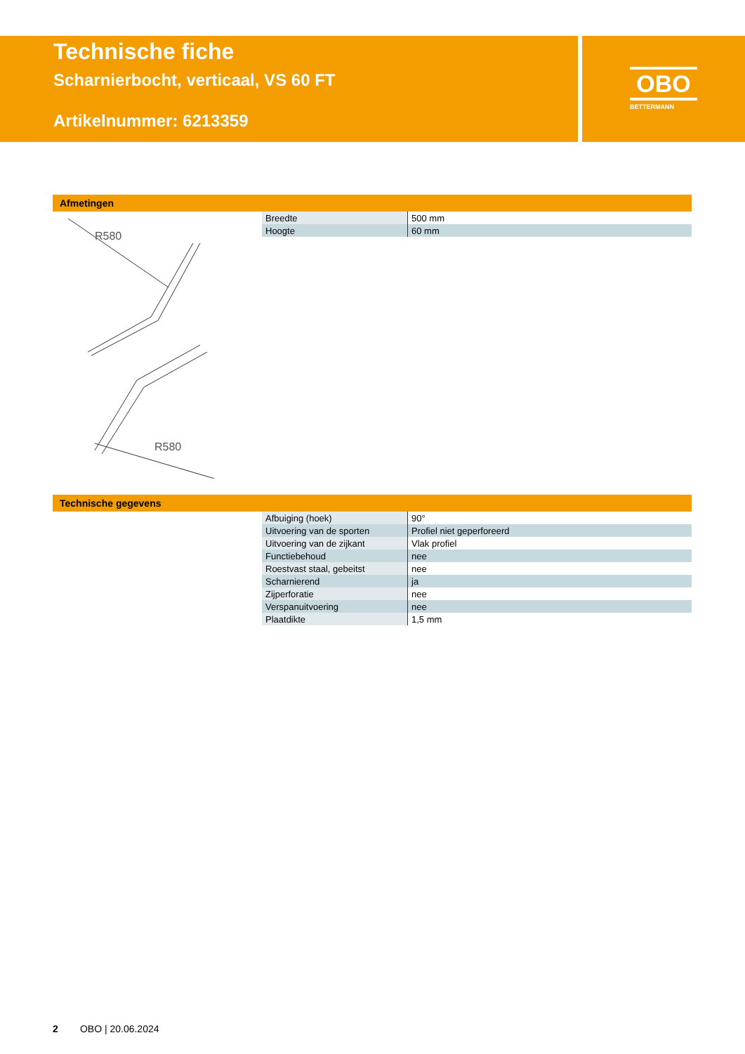Technische fiche
Scharnierbocht, verticaal, VS 60 FT
Artikelnummer: 6213359
OBO
BETTERMANN
Afmetingen
R580
R580
| Breedte | 500 mm |
| Hoogte | 60 mm |
Technische gegevens
| Afbuiging (hoek) | 90° |
| Uitvoering van de sporten | Profiel niet geperforeerd |
| Uitvoering van de zijkant | Vlak profiel |
| Functiebehoud | nee |
| Roestvast staal, gebeitst | nee |
| Scharnierend | ja |
| Zijperforatie | nee |
| Verspanuitvoering | nee |
| Plaatdikte | 1,5 mm |
2 OBO | 20.06.2024